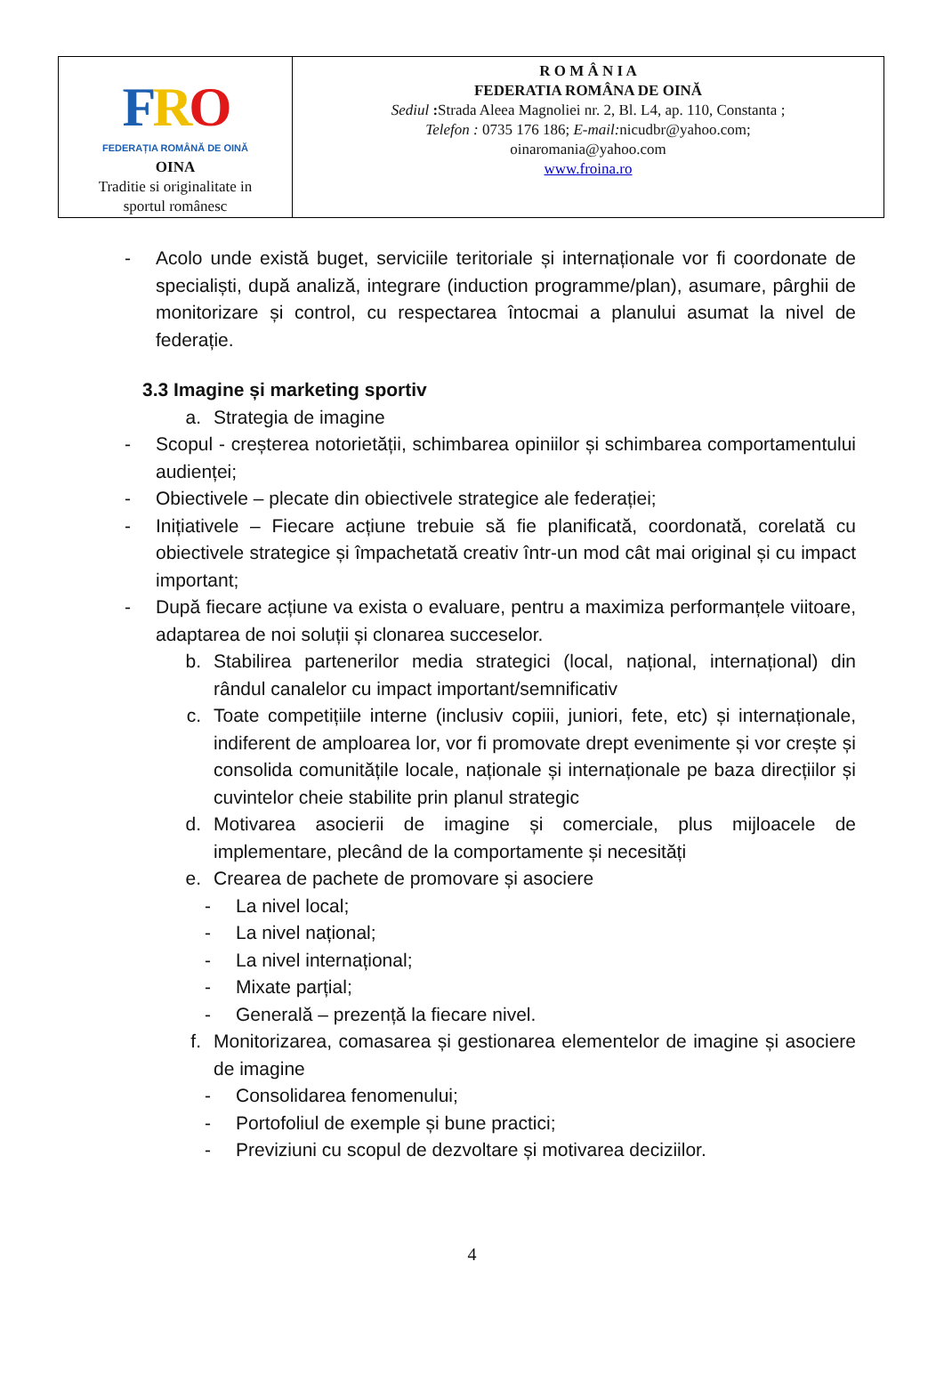| F R O FEDERAȚIA ROMÂNĂ DE OINĂ OINA Traditie si originalitate in sportul românesc | R O M Â N I A FEDERATIA ROMÂNA DE OINĂ Sediul : Strada Aleea Magnoliei nr. 2, Bl. L4, ap. 110, Constanta ; Telefon : 0735 176 186; E-mail: nicudbr@yahoo.com; oinaromania@yahoo.com www.froina.ro |
- Acolo unde există buget, serviciile teritoriale și internaționale vor fi coordonate de specialiști, după analiză, integrare (induction programme/plan), asumare, pârghii de monitorizare și control, cu respectarea întocmai a planului asumat la nivel de federație.
3.3 Imagine și marketing sportiv
a. Strategia de imagine
- Scopul - creșterea notorietății, schimbarea opiniilor și schimbarea comportamentului audienței;
- Obiectivele – plecate din obiectivele strategice ale federației;
- Inițiativele – Fiecare acțiune trebuie să fie planificată, coordonată, corelată cu obiectivele strategice și împachetată creativ într-un mod cât mai original și cu impact important;
- După fiecare acțiune va exista o evaluare, pentru a maximiza performanțele viitoare, adaptarea de noi soluții și clonarea succeselor.
b. Stabilirea partenerilor media strategici (local, național, internațional) din rândul canalelor cu impact important/semnificativ
c. Toate competițiile interne (inclusiv copiii, juniori, fete, etc) și internaționale, indiferent de amploarea lor, vor fi promovate drept evenimente și vor crește și consolida comunitățile locale, naționale și internaționale pe baza direcțiilor și cuvintelor cheie stabilite prin planul strategic
d. Motivarea asocierii de imagine și comerciale, plus mijloacele de implementare, plecând de la comportamente și necesități
e. Crearea de pachete de promovare și asociere
- La nivel local;
- La nivel național;
- La nivel internațional;
- Mixate parțial;
- Generală – prezență la fiecare nivel.
f. Monitorizarea, comasarea și gestionarea elementelor de imagine și asociere de imagine
- Consolidarea fenomenului;
- Portofoliul de exemple și bune practici;
- Previziuni cu scopul de dezvoltare și motivarea deciziilor.
4